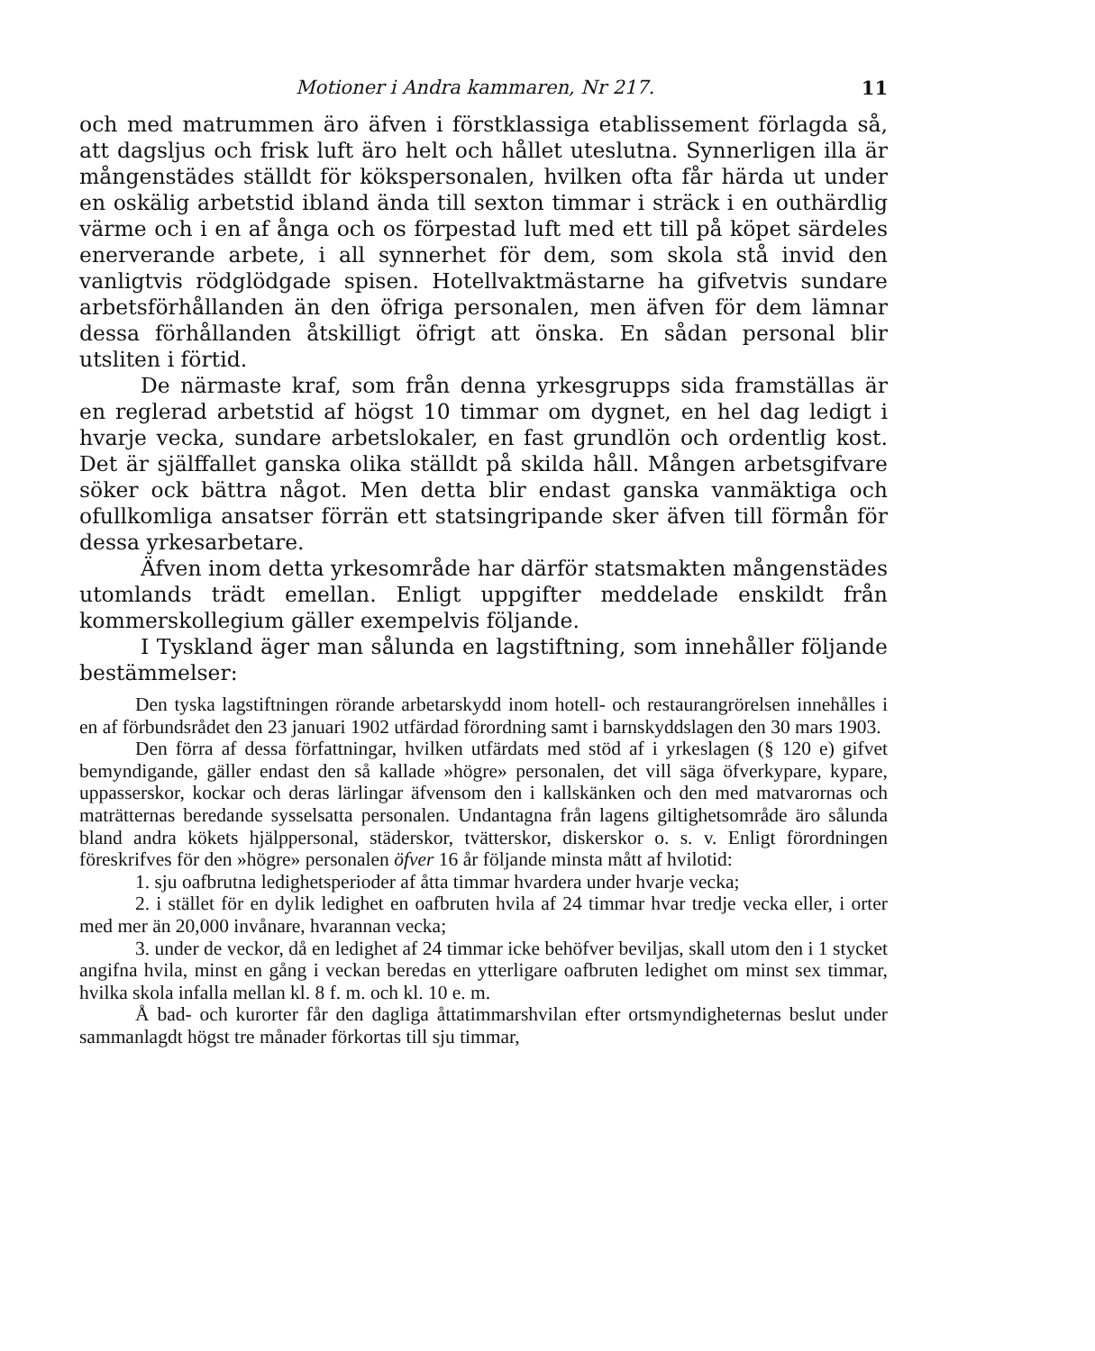Motioner i Andra kammaren, Nr 217. 11
och med matrummen äro äfven i förstklassiga etablissement förlagda så, att dagsljus och frisk luft äro helt och hållet uteslutna. Synnerligen illa är mångenstädes ställdt för kökspersonalen, hvilken ofta får härda ut under en oskälig arbetstid ibland ända till sexton timmar i sträck i en outhärdlig värme och i en af ånga och os förpestad luft med ett till på köpet särdeles enerverande arbete, i all synnerhet för dem, som skola stå invid den vanligtvis rödglödgade spisen. Hotellvaktmästarne ha gifvetvis sundare arbetsförhållanden än den öfriga personalen, men äfven för dem lämnar dessa förhållanden åtskilligt öfrigt att önska. En sådan personal blir utsliten i förtid.
De närmaste kraf, som från denna yrkesgrupps sida framställas är en reglerad arbetstid af högst 10 timmar om dygnet, en hel dag ledigt i hvarje vecka, sundare arbetslokaler, en fast grundlön och ordentlig kost. Det är själffallet ganska olika ställdt på skilda håll. Mången arbetsgifvare söker ock bättra något. Men detta blir endast ganska vanmäktiga och ofullkomliga ansatser förrän ett statsingripande sker äfven till förmån för dessa yrkesarbetare.
Äfven inom detta yrkesområde har därför statsmakten mångenstädes utomlands trädt emellan. Enligt uppgifter meddelade enskildt från kommerskollegium gäller exempelvis följande.
I Tyskland äger man sålunda en lagstiftning, som innehåller följande bestämmelser:
Den tyska lagstiftningen rörande arbetarskydd inom hotell- och restaurangrörelsen innehålles i en af förbundsrådet den 23 januari 1902 utfärdad förordning samt i barnskyddslagen den 30 mars 1903.
Den förra af dessa författningar, hvilken utfärdats med stöd af i yrkeslagen (§ 120 e) gifvet bemyndigande, gäller endast den så kallade »högre» personalen, det vill säga öfverkypare, kypare, uppasserskor, kockar och deras lärlingar äfvensom den i kallskänken och den med matvarornas och maträtternas beredande sysselsatta personalen. Undantagna från lagens giltighetsområde äro sålunda bland andra kökets hjälppersonal, städerskor, tvätterskor, diskerskor o. s. v. Enligt förordningen föreskrifves för den »högre» personalen öfver 16 år följande minsta mått af hvilotid:
1. sju oafbrutna ledighetsperioder af åtta timmar hvardera under hvarje vecka;
2. i stället för en dylik ledighet en oafbruten hvila af 24 timmar hvar tredje vecka eller, i orter med mer än 20,000 invånare, hvarannan vecka;
3. under de veckor, då en ledighet af 24 timmar icke behöfver beviljas, skall utom den i 1 stycket angifna hvila, minst en gång i veckan beredas en ytterligare oafbruten ledighet om minst sex timmar, hvilka skola infalla mellan kl. 8 f. m. och kl. 10 e. m.
Å bad- och kurorter får den dagliga åttatimmarshvilan efter ortsmyndigheternas beslut under sammanlagdt högst tre månader förkortas till sju timmar,